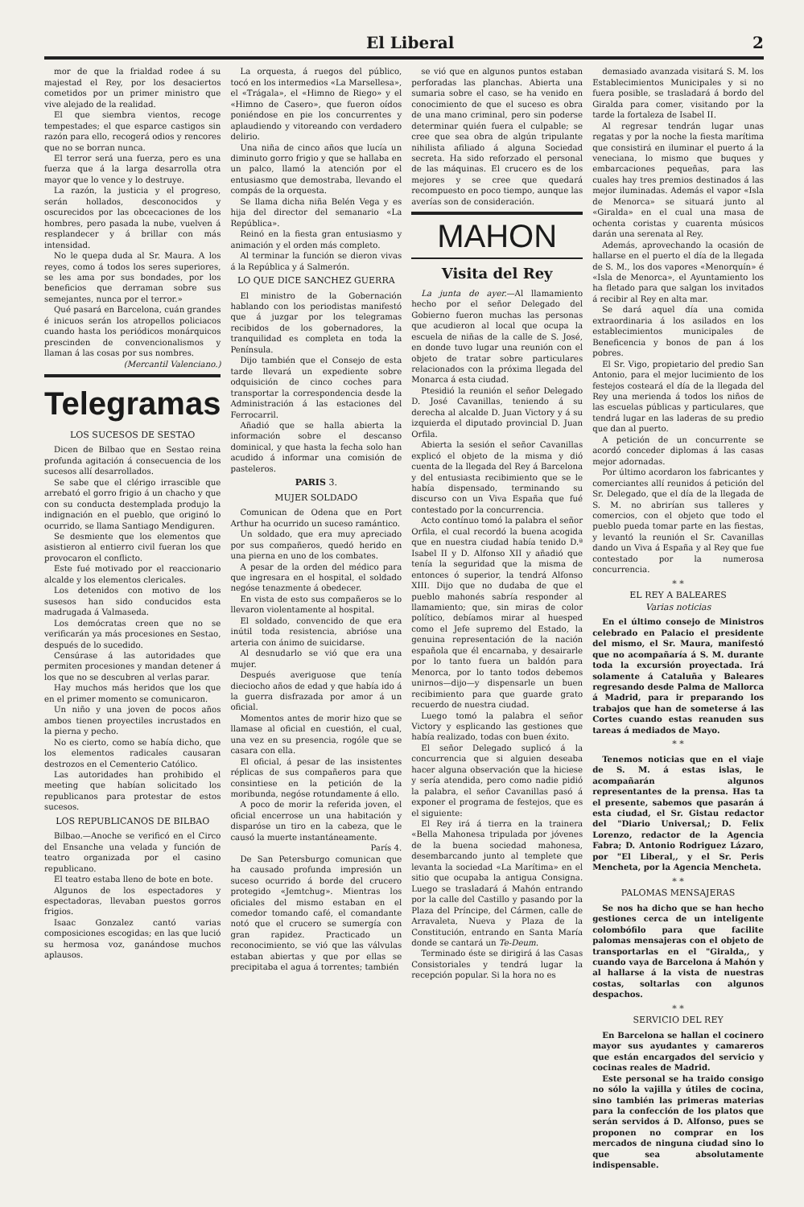El Liberal 2
mor de que la frialdad rodee á su majestad el Rey, por los desaciertos cometidos por un primer ministro que vive alejado de la realidad.
El que siembra vientos, recoge tempestades; el que esparce castigos sin razón para ello, recogerá odios y rencores que no se borran nunca.
El terror será una fuerza, pero es una fuerza que á la larga desarrolla otra mayor que lo vence y lo destruye.
La razón, la justicia y el progreso, serán hollados, desconocidos y oscurecidos por las obcecaciones de los hombres, pero pasada la nube, vuelven á resplandecer y á brillar con más intensidad.
No le quepa duda al Sr. Maura. A los reyes, como á todos los seres superiores, se les ama por sus bondades, por los beneficios que derraman sobre sus semejantes, nunca por el terror.»
Qué pasará en Barcelona, cuán grandes é inicuos serán los atropellos policiacos cuando hasta los periódicos monárquicos prescinden de convencionalismos y llaman á las cosas por sus nombres.
(Mercantil Valenciano.)
Telegramas
LOS SUCESOS DE SESTAO
Dicen de Bilbao que en Sestao reina profunda agitación á consecuencia de los sucesos allí desarrollados.
Se sabe que el clérigo irrascible que arrebató el gorro frigio á un chacho y que con su conducta destemplada produjo la indignación en el pueblo, que originó lo ocurrido, se llama Santiago Mendiguren.
Se desmiente que los elementos que asistieron al entierro civil fueran los que provocaron el conflicto.
Este fué motivado por el reaccionario alcalde y los elementos clericales.
Los detenidos con motivo de los susesos han sido conducidos esta madrugada á Valmaseda.
Los demócratas creen que no se verificarán ya más procesiones en Sestao, después de lo sucedido.
Censúrase á las autoridades que permiten procesiones y mandan detener á los que no se descubren al verlas parar.
Hay muchos más heridos que los que en el primer momento se comunicaron.
Un niño y una joven de pocos años ambos tienen proyectiles incrustados en la pierna y pecho.
No es cierto, como se había dicho, que los elementos radicales causaran destrozos en el Cementerio Católico.
Las autoridades han prohibido el meeting que habían solicitado los republicanos para protestar de estos sucesos.
LOS REPUBLICANOS DE BILBAO
Bilbao.—Anoche se verificó en el Circo del Ensanche una velada y función de teatro organizada por el casino republicano.
El teatro estaba lleno de bote en bote.
Algunos de los espectadores y espectadoras, llevaban puestos gorros frigios.
Isaac Gonzalez cantó varias composiciones escogidas; en las que lució su hermosa voz, ganándose muchos aplausos.
La orquesta, á ruegos del público, tocó en los intermedios «La Marsellesa», el «Trágala», el «Himno de Riego» y el «Himno de Casero», que fueron oídos poniéndose en pie los concurrentes y aplaudiendo y vitoreando con verdadero delirio.
Una niña de cinco años que lucía un diminuto gorro frigio y que se hallaba en un palco, llamó la atención por el entusiasmo que demostraba, llevando el compás de la orquesta.
Se llama dicha niña Belén Vega y es hija del director del semanario «La República».
Reinó en la fiesta gran entusiasmo y animación y el orden más completo.
Al terminar la función se dieron vivas á la República y á Salmerón.
LO QUE DICE SANCHEZ GUERRA
El ministro de la Gobernación hablando con los periodistas manifestó que á juzgar por los telegramas recibidos de los gobernadores, la tranquilidad es completa en toda la Península.
Dijo también que el Consejo de esta tarde llevará un expediente sobre odquisición de cinco coches para transportar la correspondencia desde la Administración á las estaciones del Ferrocarril.
Añadió que se halla abierta la información sobre el descanso dominical, y que hasta la fecha solo han acudido á informar una comisión de pasteleros.
PARIS 3.
MUJER SOLDADO
Comunican de Odena que en Port Arthur ha ocurrido un suceso ramántico.
Un soldado, que era muy apreciado por sus compañeros, quedó herido en una pierna en uno de los combates.
A pesar de la orden del médico para que ingresara en el hospital, el soldado negóse tenazmente á obedecer.
En vista de esto sus compañeros se lo llevaron violentamente al hospital.
El soldado, convencido de que era inútil toda resistencia, abrióse una arteria con ánimo de suicidarse.
Al desnudarlo se vió que era una mujer.
Después averiguose que tenía dieciocho años de edad y que había ido á la guerra disfrazada por amor á un oficial.
Momentos antes de morir hizo que se llamase al oficial en cuestión, el cual, una vez en su presencia, rogóle que se casara con ella.
El oficial, á pesar de las insistentes réplicas de sus compañeros para que consintiese en la petición de la moribunda, negóse rotundamente á ello.
A poco de morir la referida joven, el oficial encerrose un una habitación y disparóse un tiro en la cabeza, que le causó la muerte instantáneamente.
París 4.
De San Petersburgo comunican que ha causado profunda impresión un suceso ocurrido á borde del crucero protegido «Jemtchug». Mientras los oficiales del mismo estaban en el comedor tomando café, el comandante notó que el crucero se sumergía con gran rapidez. Practicado un reconocimiento, se vió que las válvulas estaban abiertas y que por ellas se precipitaba el agua á torrentes; también
se vió que en algunos puntos estaban perforadas las planchas. Abierta una sumaria sobre el caso, se ha venido en conocimiento de que el suceso es obra de una mano criminal, pero sin poderse determinar quién fuera el culpable; se cree que sea obra de algún tripulante nihilista afiliado á alguna Sociedad secreta. Ha sido reforzado el personal de las máquinas. El crucero es de los mejores y se cree que quedará recompuesto en poco tiempo, aunque las averías son de consideración.
MAHON
Visita del Rey
La junta de ayer.—Al llamamiento hecho por el señor Delegado del Gobierno fueron muchas las personas que acudieron al local que ocupa la escuela de niñas de la calle de S. José, en donde tuvo lugar una reunión con el objeto de tratar sobre particulares relacionados con la próxima llegada del Monarca á esta ciudad.
Ptesidió la reunión el señor Delegado D. José Cavanillas, teniendo á su derecha al alcalde D. Juan Victory y á su izquierda el diputado provincial D. Juan Orfila.
Abierta la sesión el señor Cavanillas explicó el objeto de la misma y dió cuenta de la llegada del Rey á Barcelona y del entusiasta recibimiento que se le había dispensado, terminando su discurso con un Viva España que fué contestado por la concurrencia.
Acto contínuo tomó la palabra el señor Orfila, el cual recordó la buena acogida que en nuestra ciudad había tenido D.ª Isabel II y D. Alfonso XII y añadió que tenía la seguridad que la misma de entonces ó superior, la tendrá Alfonso XIII. Dijo que no dudaba de que el pueblo mahonés sabría responder al llamamiento; que, sin miras de color político, debíamos mirar al huesped como el Jefe supremo del Estado, la genuina representación de la nación española que él encarnaba, y desairarle por lo tanto fuera un baldón para Menorca, por lo tanto todos debemos unirnos—dijo—y dispensarle un buen recibimiento para que guarde grato recuerdo de nuestra ciudad.
Luego tomó la palabra el señor Victory y esplicando las gestiones que había realizado, todas con buen éxito.
El señor Delegado suplicó á la concurrencia que si alguien deseaba hacer alguna observación que la hiciese y sería atendida, pero como nadie pidió la palabra, el señor Cavanillas pasó á exponer el programa de festejos, que es el siguiente:
El Rey irá á tierra en la trainera «Bella Mahonesa tripulada por jóvenes de la buena sociedad mahonesa, desembarcando junto al templete que levanta la sociedad «La Marítima» en el sitio que ocupaba la antigua Consigna. Luego se trasladará á Mahón entrando por la calle del Castillo y pasando por la Plaza del Príncipe, del Cármen, calle de Arravaleta, Nueva y Plaza de la Constitución, entrando en Santa María donde se cantará un Te-Deum.
Terminado éste se dirigirá á las Casas Consistoriales y tendrá lugar la recepción popular. Si la hora no es
demasiado avanzada visitará S. M. los Establecimientos Municipales y si no fuera posible, se trasladará á bordo del Giralda para comer, visitando por la tarde la fortaleza de Isabel II.
Al regresar tendrán lugar unas regatas y por la noche la fiesta marítima que consistirá en iluminar el puerto á la veneciana, lo mismo que buques y embarcaciones pequeñas, para las cuales hay tres premios destinados á las mejor iluminadas. Además el vapor «Isla de Menorca» se situará junto al «Giralda» en el cual una masa de ochenta coristas y cuarenta músicos darán una serenata al Rey.
Además, aprovechando la ocasión de hallarse en el puerto el día de la llegada de S. M., los dos vapores «Menorquín» é «Isla de Menorca», el Ayuntamiento los ha fletado para que salgan los invitados á recibir al Rey en alta mar.
Se dará aquel día una comida extraordinaria á los asilados en los establecimientos municipales de Beneficencia y bonos de pan á los pobres.
El Sr. Vigo, propietario del predio San Antonio, para el mejor lucimiento de los festejos costeará el día de la llegada del Rey una merienda á todos los niños de las escuelas públicas y particulares, que tendrá lugar en las laderas de su predio que dan al puerto.
A petición de un concurrente se acordó conceder diplomas á las casas mejor adornadas.
Por último acordaron los fabricantes y comerciantes allí reunidos á petición del Sr. Delegado, que el día de la llegada de S. M. no abrirían sus talleres y comercios, con el objeto que todo el pueblo pueda tomar parte en las fiestas, y levantó la reunión el Sr. Cavanillas dando un Viva á España y al Rey que fue contestado por la numerosa concurrencia.
* *
EL REY A BALEARES
Varias noticias
En el último consejo de Ministros celebrado en Palacio el presidente del mismo, el Sr. Maura, manifestó que no acompañaría á S. M. durante toda la excursión proyectada. Irá solamente á Cataluña y Baleares regresando desde Palma de Mallorca á Madrid, para ir preparando los trabajos que han de someterse á las Cortes cuando estas reanuden sus tareas á mediados de Mayo.
* *
Tenemos noticias que en el viaje de S. M. á estas islas, le acompañarán algunos representantes de la prensa. Has ta el presente, sabemos que pasarán á esta ciudad, el Sr. Gistau redactor del "Diario Universal,; D. Felix Lorenzo, redactor de la Agencia Fabra; D. Antonio Rodriguez Lázaro, por "El Liberal,, y el Sr. Peris Mencheta, por la Agencia Mencheta.
* *
PALOMAS MENSAJERAS
Se nos ha dicho que se han hecho gestiones cerca de un inteligente colombófilo para que facilite palomas mensajeras con el objeto de transportarlas en el "Giralda,, y cuando vaya de Barcelona á Mahón y al hallarse á la vista de nuestras costas, soltarlas con algunos despachos.
* *
SERVICIO DEL REY
En Barcelona se hallan el cocinero mayor sus ayudantes y camareros que están encargados del servicio y cocinas reales de Madrid.
Este personal se ha traido consigo no sólo la vajilla y útiles de cocina, sino también las primeras materias para la confección de los platos que serán servidos á D. Alfonso, pues se proponen no comprar en los mercados de ninguna ciudad sino lo que sea absolutamente indispensable.